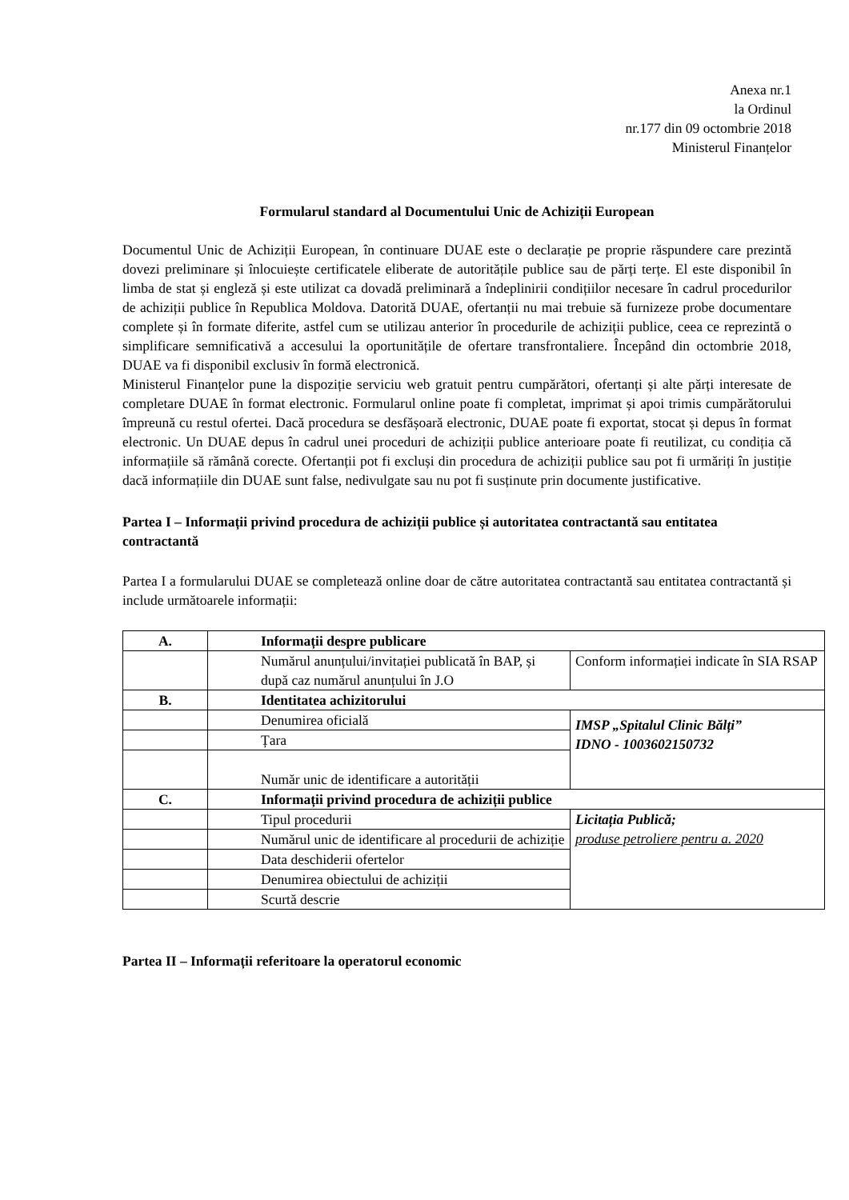Anexa nr.1
la Ordinul
nr.177 din 09 octombrie 2018
Ministerul Finanțelor
Formularul standard al Documentului Unic de Achiziții European
Documentul Unic de Achiziții European, în continuare DUAE este o declarație pe proprie răspundere care prezintă dovezi preliminare și înlocuiește certificatele eliberate de autoritățile publice sau de părți terțe. El este disponibil în limba de stat și engleză și este utilizat ca dovadă preliminară a îndeplinirii condițiilor necesare în cadrul procedurilor de achiziții publice în Republica Moldova. Datorită DUAE, ofertanții nu mai trebuie să furnizeze probe documentare complete și în formate diferite, astfel cum se utilizau anterior în procedurile de achiziții publice, ceea ce reprezintă o simplificare semnificativă a accesului la oportunitățile de ofertare transfrontaliere. Începând din octombrie 2018, DUAE va fi disponibil exclusiv în formă electronică.
Ministerul Finanțelor pune la dispoziție serviciu web gratuit pentru cumpărători, ofertanți și alte părți interesate de completare DUAE în format electronic. Formularul online poate fi completat, imprimat și apoi trimis cumpărătorului împreună cu restul ofertei. Dacă procedura se desfășoară electronic, DUAE poate fi exportat, stocat și depus în format electronic. Un DUAE depus în cadrul unei proceduri de achiziții publice anterioare poate fi reutilizat, cu condiția că informațiile să rămână corecte. Ofertanții pot fi excluși din procedura de achiziții publice sau pot fi urmăriți în justiție dacă informațiile din DUAE sunt false, nedivulgate sau nu pot fi susținute prin documente justificative.
Partea I – Informații privind procedura de achiziții publice și autoritatea contractantă sau entitatea contractantă
Partea I a formularului DUAE se completează online doar de către autoritatea contractantă sau entitatea contractantă și include următoarele informații:
| A. | Informații despre publicare | |
| | Numărul anunțului/invitației publicată în BAP, și după caz numărul anunțului în J.O | Conform informației indicate în SIA RSAP |
| B. | Identitatea achizitorului | |
| | Denumirea oficială | IMSP „Spitalul Clinic Bălți” IDNO - 1003602150732 |
| | Țara | |
| | Număr unic de identificare a autorității | |
| C. | Informații privind procedura de achiziții publice | |
| | Tipul procedurii | Licitația Publică; produse petroliere pentru a. 2020 |
| | Numărul unic de identificare al procedurii de achiziție | |
| | Data deschiderii ofertelor | |
| | Denumirea obiectului de achiziții | |
| | Scurtă descrie | |
Partea II – Informații referitoare la operatorul economic